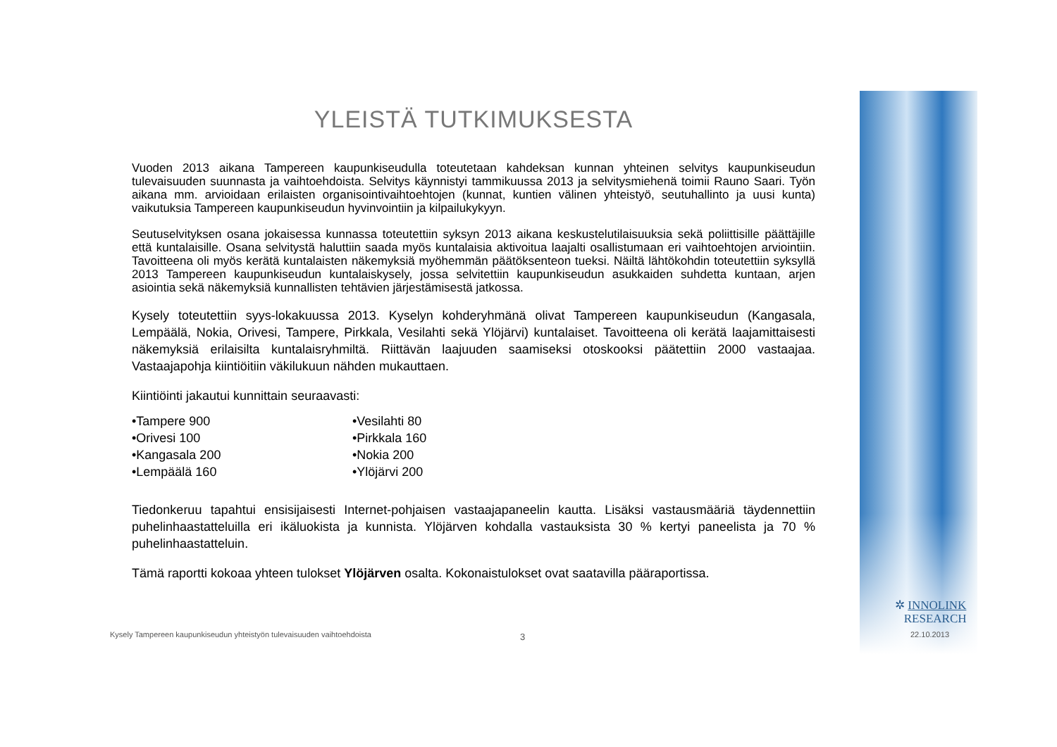YLEISTÄ TUTKIMUKSESTA
Vuoden 2013 aikana Tampereen kaupunkiseudulla toteutetaan kahdeksan kunnan yhteinen selvitys kaupunkiseudun tulevaisuuden suunnasta ja vaihtoehdoista. Selvitys käynnistyi tammikuussa 2013 ja selvitysmiehenä toimii Rauno Saari. Työn aikana mm. arvioidaan erilaisten organisointivaihtoehtojen (kunnat, kuntien välinen yhteistyö, seutuhallinto ja uusi kunta) vaikutuksia Tampereen kaupunkiseudun hyvinvointiin ja kilpailukykyyn.
Seutuselvityksen osana jokaisessa kunnassa toteutettiin syksyn 2013 aikana keskustelutilaisuuksia sekä poliittisille päättäjille että kuntalaisille. Osana selvitystä haluttiin saada myös kuntalaisia aktivoitua laajalti osallistumaan eri vaihtoehtojen arviointiin. Tavoitteena oli myös kerätä kuntalaisten näkemyksiä myöhemmän päätöksenteon tueksi. Näiltä lähtökohdin toteutettiin syksyllä 2013 Tampereen kaupunkiseudun kuntalaiskysely, jossa selvitettiin kaupunkiseudun asukkaiden suhdetta kuntaan, arjen asiointia sekä näkemyksiä kunnallisten tehtävien järjestämisestä jatkossa.
Kysely toteutettiin syys-lokakuussa 2013. Kyselyn kohderyhmänä olivat Tampereen kaupunkiseudun (Kangasala, Lempäälä, Nokia, Orivesi, Tampere, Pirkkala, Vesilahti sekä Ylöjärvi) kuntalaiset. Tavoitteena oli kerätä laajamittaisesti näkemyksiä erilaisilta kuntalaisryhmiltä. Riittävän laajuuden saamiseksi otoskooksi päätettiin 2000 vastaajaa. Vastaajapohja kiintiöitiin väkilukuun nähden mukauttaen.
Kiintiöinti jakautui kunnittain seuraavasti:
•Tampere 900
•Orivesi 100
•Kangasala 200
•Lempäälä 160
•Vesilahti 80
•Pirkkala 160
•Nokia 200
•Ylöjärvi 200
Tiedonkeruu tapahtui ensisijaisesti Internet-pohjaisen vastaajapaneelin kautta. Lisäksi vastausmääriä täydennettiin puhelinhaastatteluilla eri ikäluokista ja kunnista. Ylöjärven kohdalla vastauksista 30 % kertyi paneelista ja 70 % puhelinhaastatteluin.
Tämä raportti kokoaa yhteen tulokset Ylöjärven osalta. Kokonaistulokset ovat saatavilla pääraportissa.
Kysely Tampereen kaupunkiseudun yhteistyön tulevaisuuden vaihtoehdoista
3
✲ INNOLINK
RESEARCH
22.10.2013